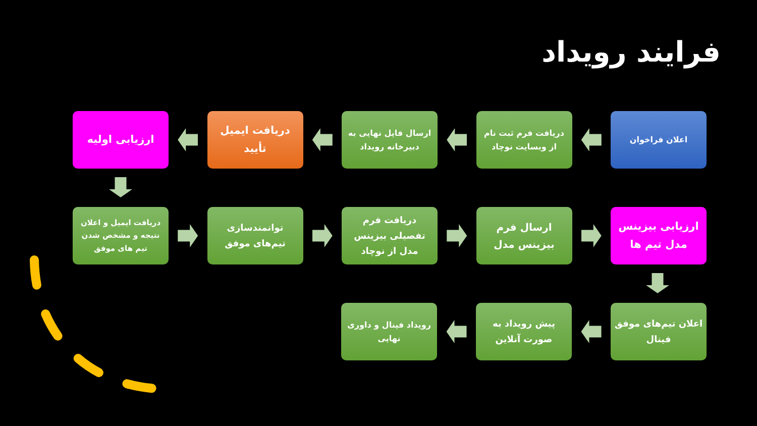فرایند رویداد
اعلان فراخوان
دریافت فرم ثبت نام از وبسایت نوچاد
ارسال فایل نهایی به دبیرخانه رویداد
دریافت ایمیل تأیید
ارزیابی اولیه
دریافت ایمیل و اعلان نتیجه و مشخص شدن تیم های موفق
توانمندسازی تیم‌های موفق
دریافت فرم تفصیلی بیزینس مدل از نوچاد
ارسال فرم بیزینس مدل
ارزیابی بیزینس مدل تیم ها
اعلان تیم‌های موفق فینال
پیش رویداد به صورت آنلاین
رویداد فینال و داوری نهایی